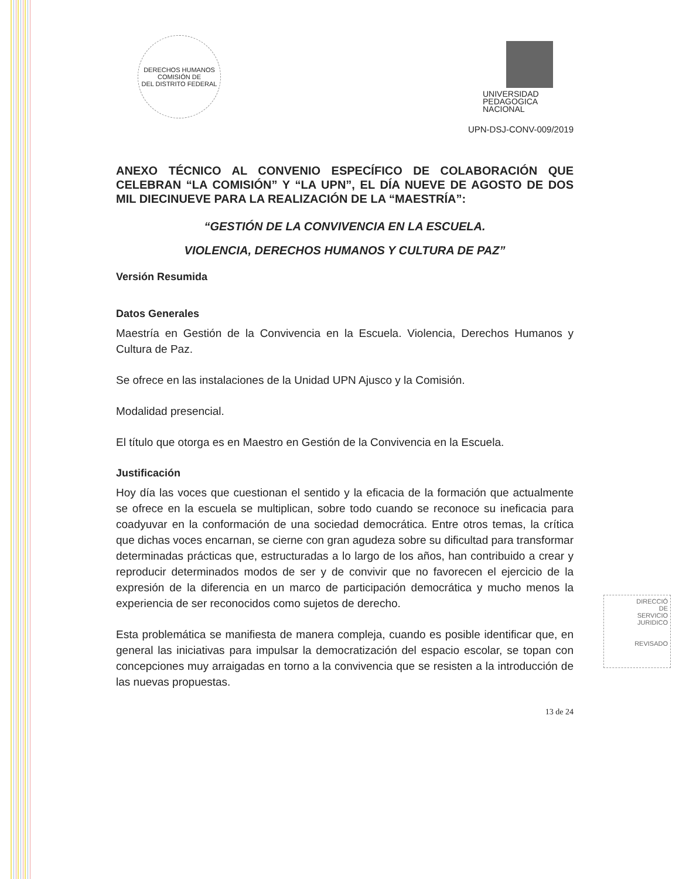DERECHOS HUMANOS
COMISIÓN DE
DEL DISTRITO FEDERAL
UNIVERSIDAD
PEDAGOGICA
NACIONAL
UPN-DSJ-CONV-009/2019
ANEXO TÉCNICO AL CONVENIO ESPECÍFICO DE COLABORACIÓN QUE CELEBRAN “LA COMISIÓN” Y “LA UPN”, EL DÍA NUEVE DE AGOSTO DE DOS MIL DIECINUEVE PARA LA REALIZACIÓN DE LA “MAESTRÍA”:
“GESTIÓN DE LA CONVIVENCIA EN LA ESCUELA.
VIOLENCIA, DERECHOS HUMANOS Y CULTURA DE PAZ”
Versión Resumida
Datos Generales
Maestría en Gestión de la Convivencia en la Escuela. Violencia, Derechos Humanos y Cultura de Paz.
Se ofrece en las instalaciones de la Unidad UPN Ajusco y la Comisión.
Modalidad presencial.
El título que otorga es en Maestro en Gestión de la Convivencia en la Escuela.
Justificación
Hoy día las voces que cuestionan el sentido y la eficacia de la formación que actualmente se ofrece en la escuela se multiplican, sobre todo cuando se reconoce su ineficacia para coadyuvar en la conformación de una sociedad democrática. Entre otros temas, la crítica que dichas voces encarnan, se cierne con gran agudeza sobre su dificultad para transformar determinadas prácticas que, estructuradas a lo largo de los años, han contribuido a crear y reproducir determinados modos de ser y de convivir que no favorecen el ejercicio de la expresión de la diferencia en un marco de participación democrática y mucho menos la experiencia de ser reconocidos como sujetos de derecho.
Esta problemática se manifiesta de manera compleja, cuando es posible identificar que, en general las iniciativas para impulsar la democratización del espacio escolar, se topan con concepciones muy arraigadas en torno a la convivencia que se resisten a la introducción de las nuevas propuestas.
13 de 24
DIRECCIÓ
DE
SERVICIO
JURIDICO
REVISADO